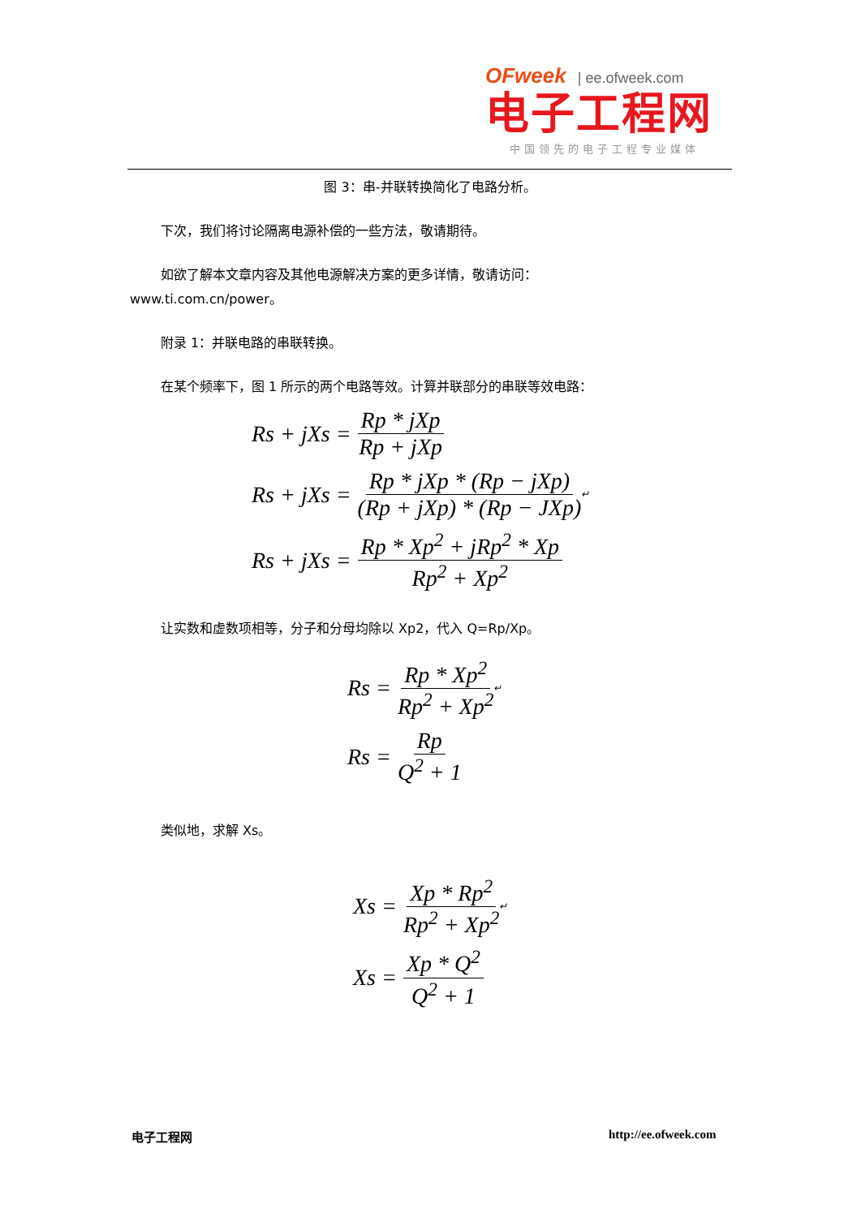OFweek | ee.ofweek.com
电子工程网
中国领先的电子工程专业媒体
图 3：串-并联转换简化了电路分析。
下次，我们将讨论隔离电源补偿的一些方法，敬请期待。
如欲了解本文章内容及其他电源解决方案的更多详情，敬请访问：
www.ti.com.cn/power。
附录 1：并联电路的串联转换。
在某个频率下，图 1 所示的两个电路等效。计算并联部分的串联等效电路：
Rs + jXs = Rp * jXp Rp + jXp
Rs + jXs = Rp * jXp * (Rp − jXp) (Rp + jXp) * (Rp − JXp) ↵
Rs + jXs = Rp * Xp<sup>2</sup> + jRp<sup>2</sup> * Xp Rp<sup>2</sup> + Xp<sup>2</sup>
让实数和虚数项相等，分子和分母均除以 Xp2，代入 Q=Rp/Xp。
Rs = Rp * Xp<sup>2</sup> Rp<sup>2</sup> + Xp<sup>2</sup> ↵
Rs = Rp Q<sup>2</sup> + 1
类似地，求解 Xs。
Xs = Xp * Rp<sup>2</sup> Rp<sup>2</sup> + Xp<sup>2</sup> ↵
Xs = Xp * Q<sup>2</sup> Q<sup>2</sup> + 1
电子工程网 http://ee.ofweek.com